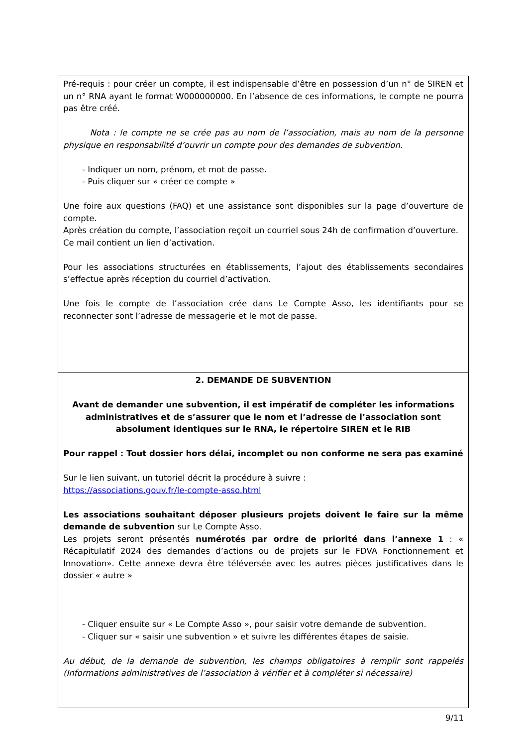Pré-requis : pour créer un compte, il est indispensable d’être en possession d’un n° de SIREN et un n° RNA ayant le format W000000000. En l’absence de ces informations, le compte ne pourra pas être créé.
Nota : le compte ne se crée pas au nom de l’association, mais au nom de la personne physique en responsabilité d’ouvrir un compte pour des demandes de subvention.
- Indiquer un nom, prénom, et mot de passe.
- Puis cliquer sur « créer ce compte »
Une foire aux questions (FAQ) et une assistance sont disponibles sur la page d’ouverture de compte.
Après création du compte, l’association reçoit un courriel sous 24h de confirmation d’ouverture.
Ce mail contient un lien d’activation.
Pour les associations structurées en établissements, l’ajout des établissements secondaires s’effectue après réception du courriel d’activation.
Une fois le compte de l’association crée dans Le Compte Asso, les identifiants pour se reconnecter sont l’adresse de messagerie et le mot de passe.
2. DEMANDE DE SUBVENTION
Avant de demander une subvention, il est impératif de compléter les informations administratives et de s’assurer que le nom et l’adresse de l’association sont absolument identiques sur le RNA, le répertoire SIREN et le RIB
Pour rappel : Tout dossier hors délai, incomplet ou non conforme ne sera pas examiné
Sur le lien suivant, un tutoriel décrit la procédure à suivre :
https://associations.gouv.fr/le-compte-asso.html
Les associations souhaitant déposer plusieurs projets doivent le faire sur la même demande de subvention sur Le Compte Asso.
Les projets seront présentés numérotés par ordre de priorité dans l’annexe 1 : « Récapitulatif 2024 des demandes d’actions ou de projets sur le FDVA Fonctionnement et Innovation». Cette annexe devra être téléversée avec les autres pièces justificatives dans le dossier « autre »
- Cliquer ensuite sur « Le Compte Asso », pour saisir votre demande de subvention.
- Cliquer sur « saisir une subvention » et suivre les différentes étapes de saisie.
Au début, de la demande de subvention, les champs obligatoires à remplir sont rappelés (Informations administratives de l’association à vérifier et à compléter si nécessaire)
9/11